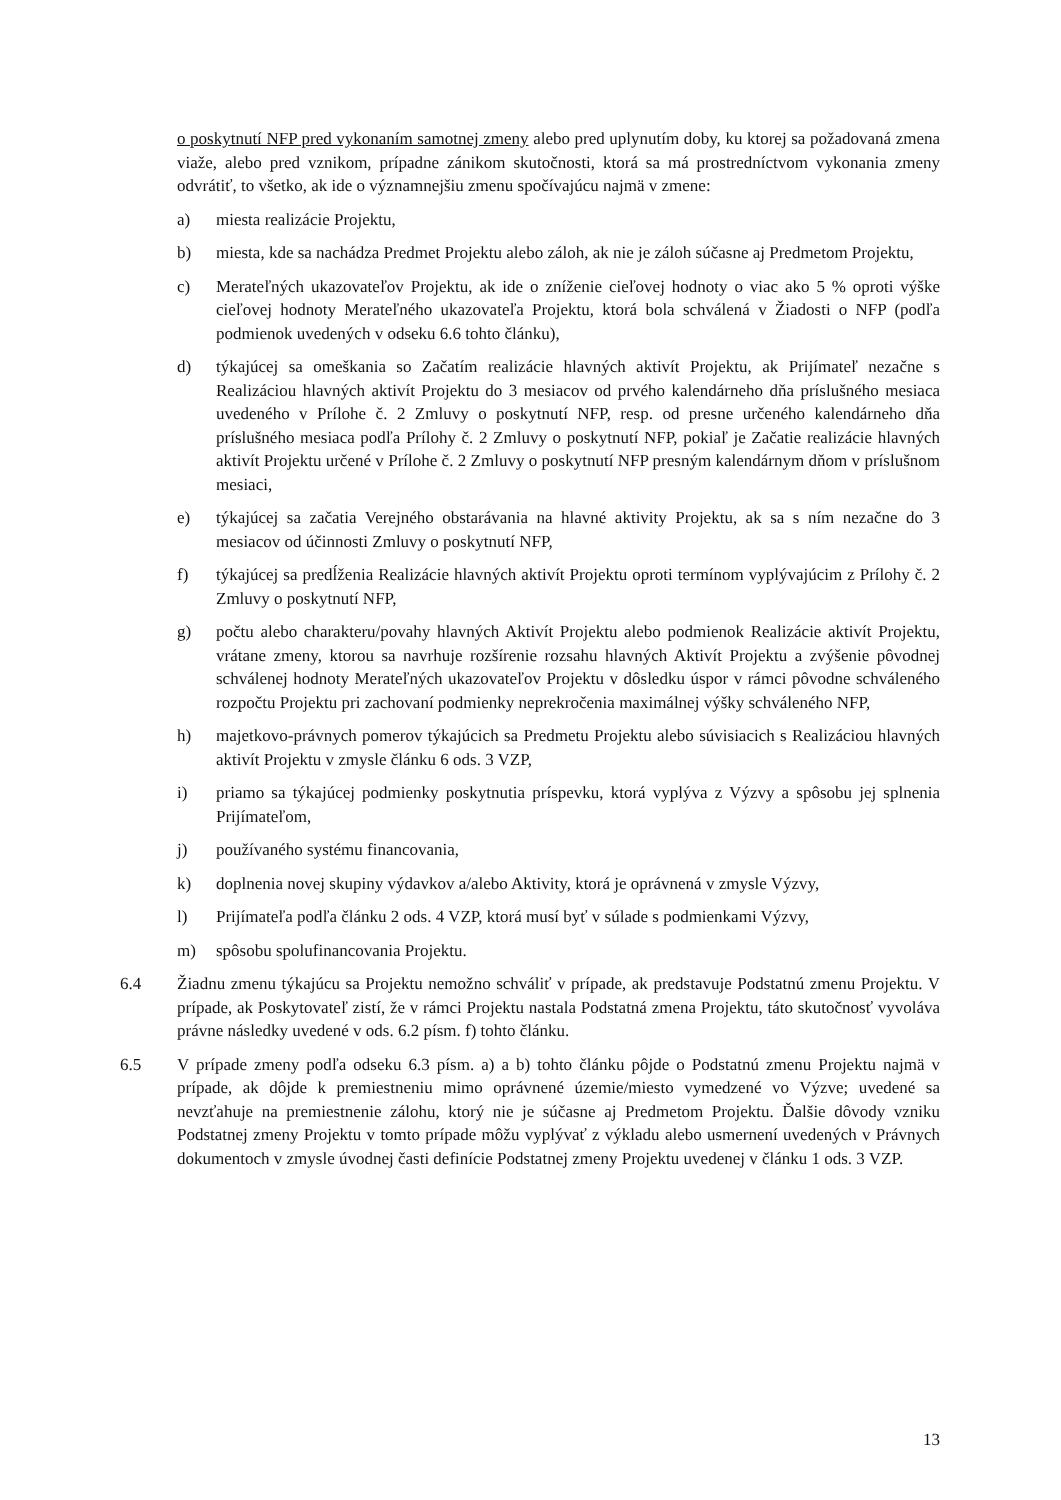o poskytnutí NFP pred vykonaním samotnej zmeny alebo pred uplynutím doby, ku ktorej sa požadovaná zmena viaže, alebo pred vznikom, prípadne zánikom skutočnosti, ktorá sa má prostredníctvom vykonania zmeny odvrátiť, to všetko, ak ide o významnejšiu zmenu spočívajúcu najmä v zmene:
a) miesta realizácie Projektu,
b) miesta, kde sa nachádza Predmet Projektu alebo záloh, ak nie je záloh súčasne aj Predmetom Projektu,
c) Merateľných ukazovateľov Projektu, ak ide o zníženie cieľovej hodnoty o viac ako 5 % oproti výške cieľovej hodnoty Merateľného ukazovateľa Projektu, ktorá bola schválená v Žiadosti o NFP (podľa podmienok uvedených v odseku 6.6 tohto článku),
d) týkajúcej sa omeškania so Začatím realizácie hlavných aktivít Projektu, ak Prijímateľ nezačne s Realizáciou hlavných aktivít Projektu do 3 mesiacov od prvého kalendárneho dňa príslušného mesiaca uvedeného v Prílohe č. 2 Zmluvy o poskytnutí NFP, resp. od presne určeného kalendárneho dňa príslušného mesiaca podľa Prílohy č. 2 Zmluvy o poskytnutí NFP, pokiaľ je Začatie realizácie hlavných aktivít Projektu určené v Prílohe č. 2 Zmluvy o poskytnutí NFP presným kalendárnym dňom v príslušnom mesiaci,
e) týkajúcej sa začatia Verejného obstarávania na hlavné aktivity Projektu, ak sa s ním nezačne do 3 mesiacov od účinnosti Zmluvy o poskytnutí NFP,
f) týkajúcej sa predĺženia Realizácie hlavných aktivít Projektu oproti termínom vyplývajúcim z Prílohy č. 2 Zmluvy o poskytnutí NFP,
g) počtu alebo charakteru/povahy hlavných Aktivít Projektu alebo podmienok Realizácie aktivít Projektu, vrátane zmeny, ktorou sa navrhuje rozšírenie rozsahu hlavných Aktivít Projektu a zvýšenie pôvodnej schválenej hodnoty Merateľných ukazovateľov Projektu v dôsledku úspor v rámci pôvodne schváleného rozpočtu Projektu pri zachovaní podmienky neprekročenia maximálnej výšky schváleného NFP,
h) majetkovo-právnych pomerov týkajúcich sa Predmetu Projektu alebo súvisiacich s Realizáciou hlavných aktivít Projektu v zmysle článku 6 ods. 3 VZP,
i) priamo sa týkajúcej podmienky poskytnutia príspevku, ktorá vyplýva z Výzvy a spôsobu jej splnenia Prijímateľom,
j) používaného systému financovania,
k) doplnenia novej skupiny výdavkov a/alebo Aktivity, ktorá je oprávnená v zmysle Výzvy,
l) Prijímateľa podľa článku 2 ods. 4 VZP, ktorá musí byť v súlade s podmienkami Výzvy,
m) spôsobu spolufinancovania Projektu.
6.4 Žiadnu zmenu týkajúcu sa Projektu nemožno schváliť v prípade, ak predstavuje Podstatnú zmenu Projektu. V prípade, ak Poskytovateľ zistí, že v rámci Projektu nastala Podstatná zmena Projektu, táto skutočnosť vyvoláva právne následky uvedené v ods. 6.2 písm. f) tohto článku.
6.5 V prípade zmeny podľa odseku 6.3 písm. a) a b) tohto článku pôjde o Podstatnú zmenu Projektu najmä v prípade, ak dôjde k premiestneniu mimo oprávnené územie/miesto vymedzené vo Výzve; uvedené sa nevzťahuje na premiestnenie zálohu, ktorý nie je súčasne aj Predmetom Projektu. Ďalšie dôvody vzniku Podstatnej zmeny Projektu v tomto prípade môžu vyplývať z výkladu alebo usmernení uvedených v Právnych dokumentoch v zmysle úvodnej časti definície Podstatnej zmeny Projektu uvedenej v článku 1 ods. 3 VZP.
13